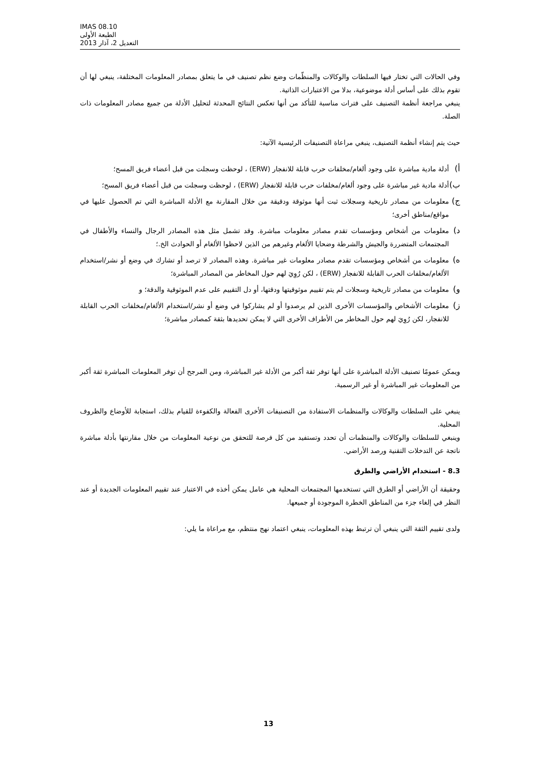IMAS 08.10
الطبعة الأولى
التعديل 2، آذار 2013
وفي الحالات التي تختار فيها السلطات والوكالات والمنظّمات وضع نظم تصنيف في ما يتعلق بمصادر المعلومات المختلفة، ينبغي لها أن تقوم بذلك على أساس أدلة موضوعية، بدلا من الاعتبارات الذاتية.
ينبغي مراجعة أنظمة التصنيف على فترات مناسبة للتأكد من أنها تعكس النتائج المحدثة لتحليل الأدلة من جميع مصادر المعلومات ذات الصلة.
حيث يتم إنشاء أنظمة التصنيف، ينبغي مراعاة التصنيفات الرئيسية الآتية:
أ) أدلة مادية مباشرة على وجود ألغام/مخلفات حرب قابلة للانفجار (ERW) ، لوحظت وسجلت من قبل أعضاء فريق المسح؛
ب) أدلة مادية غير مباشرة على وجود ألغام/مخلفات حرب قابلة للانفجار (ERW) ، لوحظت وسجلت من قبل أعضاء فريق المسح؛
ج) معلومات من مصادر تاريخية وسجلات ثبت أنها موثوقة ودقيقة من خلال المقارنة مع الأدلة المباشرة التي تم الحصول عليها في مواقع/مناطق أخرى؛
د) معلومات من أشخاص ومؤسسات تقدم مصادر معلومات مباشرة. وقد تشمل مثل هذه المصادر الرجال والنساء والأطفال في المجتمعات المتضررة والجيش والشرطة وضحايا الألغام وغيرهم من الذين لاحظوا الألغام أو الحوادث الخ.؛
ه) معلومات من أشخاص ومؤسسات تقدم مصادر معلومات غير مباشرة. وهذه المصادر لا ترصد أو تشارك في وضع أو نشر/استخدام الألغام/مخلفات الحرب القابلة للانفجار (ERW) ، لكن رُوِيَ لهم حول المخاطر من المصادر المباشرة؛
و) معلومات من مصادر تاريخية وسجلات لم يتم تقييم موثوقيتها ودقتها، أو دل التقييم على عدم الموثوقية والدقة؛ و
ز) معلومات الأشخاص والمؤسسات الأخرى الذين لم يرصدوا أو لم يشاركوا في وضع أو نشر/استخدام الألغام/مخلفات الحرب القابلة للانفجار، لكن رُوِيَ لهم حول المخاطر من الأطراف الأخرى التي لا يمكن تحديدها بثقة كمصادر مباشرة؛
ويمكن عمومًا تصنيف الأدلة المباشرة على أنها توفر ثقة أكبر من الأدلة غير المباشرة، ومن المرجح أن توفر المعلومات المباشرة ثقة أكبر من المعلومات غير المباشرة أو غير الرسمية.
ينبغي على السلطات والوكالات والمنظمات الاستفادة من التصنيفات الأخرى الفعالة والكفوءة للقيام بذلك، استجابة للأوضاع والظروف المحلية.
وينبغي للسلطات والوكالات والمنظمات أن تحدد وتستفيد من كل فرصة للتحقق من نوعية المعلومات من خلال مقارنتها بأدلة مباشرة ناتجة عن التدخلات التقنية ورصد الأراضي.
8.3 - استخدام الأراضي والطرق
وحقيقة أن الأراضي أو الطرق التي تستخدمها المجتمعات المحلية هي عامل يمكن أخذه في الاعتبار عند تقييم المعلومات الجديدة أو عند النظر في إلغاء جزء من المناطق الخطرة الموجودة أو جميعها.
ولدى تقييم الثقة التي ينبغي أن ترتبط بهذه المعلومات، ينبغي اعتماد نهج منتظم، مع مراعاة ما يلي:
13